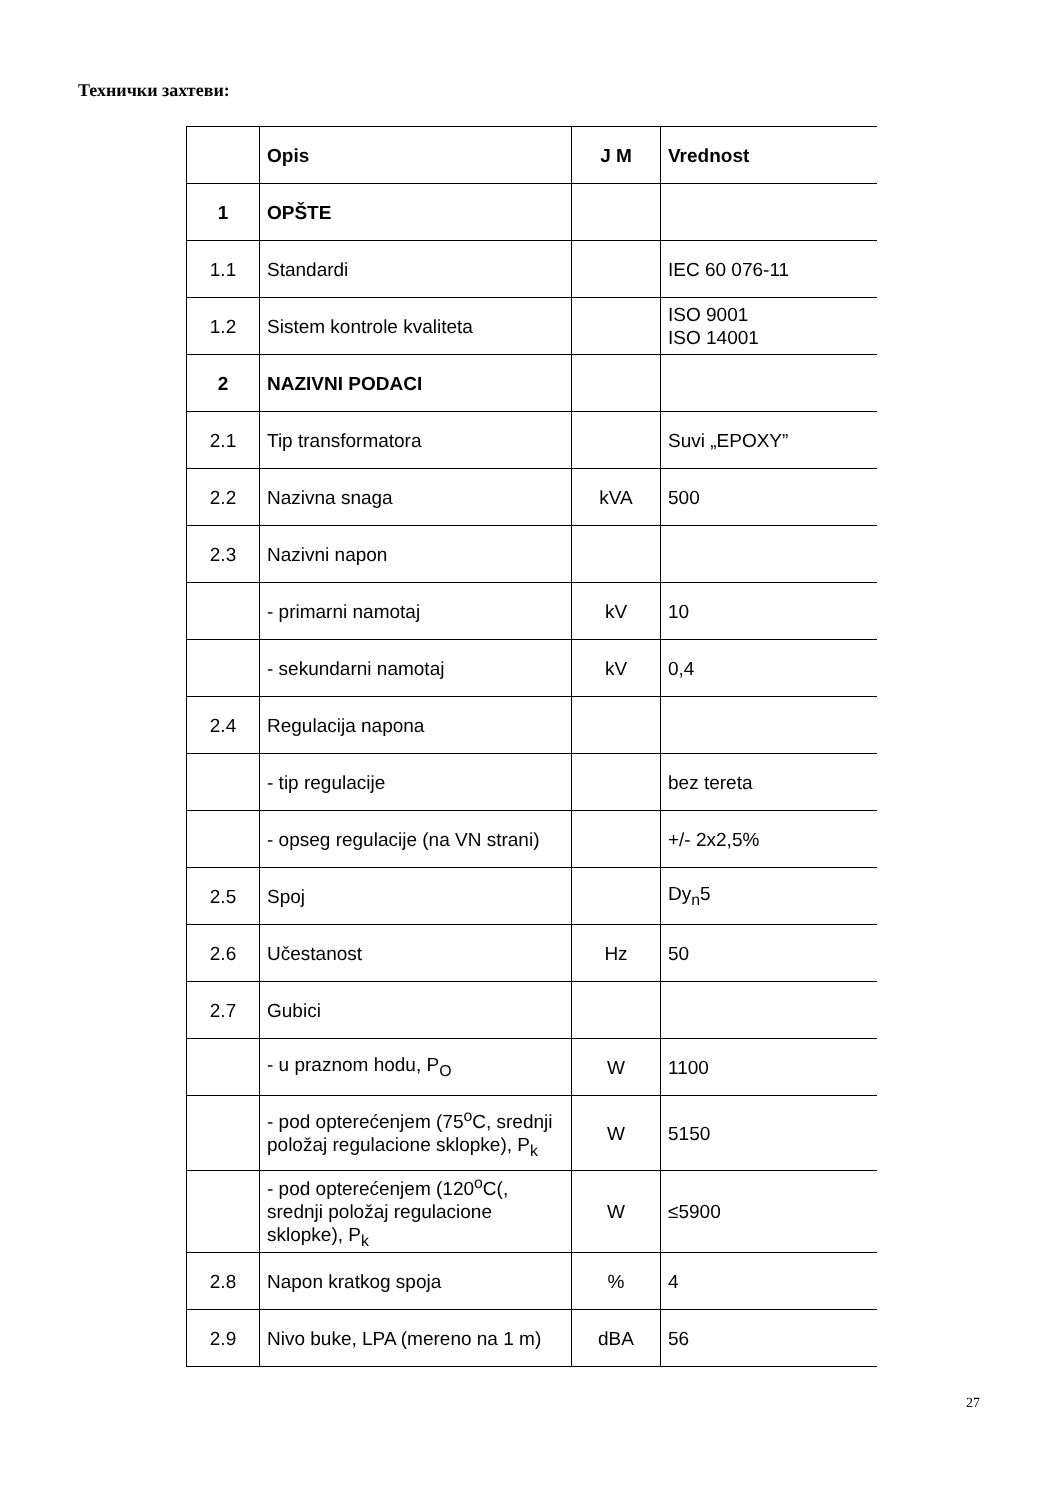Технички захтеви:
| | Opis | J M | Vrednost |
| --- | --- | --- | --- |
| 1 | OPŠTE | | |
| 1.1 | Standardi | | IEC 60 076-11 |
| 1.2 | Sistem kontrole kvaliteta | | ISO 9001 ISO 14001 |
| 2 | NAZIVNI PODACI | | |
| 2.1 | Tip transformatora | | Suvi „EPOXY” |
| 2.2 | Nazivna snaga | kVA | 500 |
| 2.3 | Nazivni napon | | |
| | - primarni namotaj | kV | 10 |
| | - sekundarni namotaj | kV | 0,4 |
| 2.4 | Regulacija napona | | |
| | - tip regulacije | | bez tereta |
| | - opseg regulacije (na VN strani) | | +/- 2x2,5% |
| 2.5 | Spoj | | Dy<sub>n</sub>5 |
| 2.6 | Učestanost | Hz | 50 |
| 2.7 | Gubici | | |
| | - u praznom hodu, P<sub>O</sub> | W | 1100 |
| | - pod opterećenjem (75<sup>o</sup>C, srednji položaj regulacione sklopke), P<sub>k</sub> | W | 5150 |
| | - pod opterećenjem (120<sup>o</sup>C(, srednji položaj regulacione sklopke), P<sub>k</sub> | W | ≤5900 |
| 2.8 | Napon kratkog spoja | % | 4 |
| 2.9 | Nivo buke, LPA (mereno na 1 m) | dBA | 56 |
27